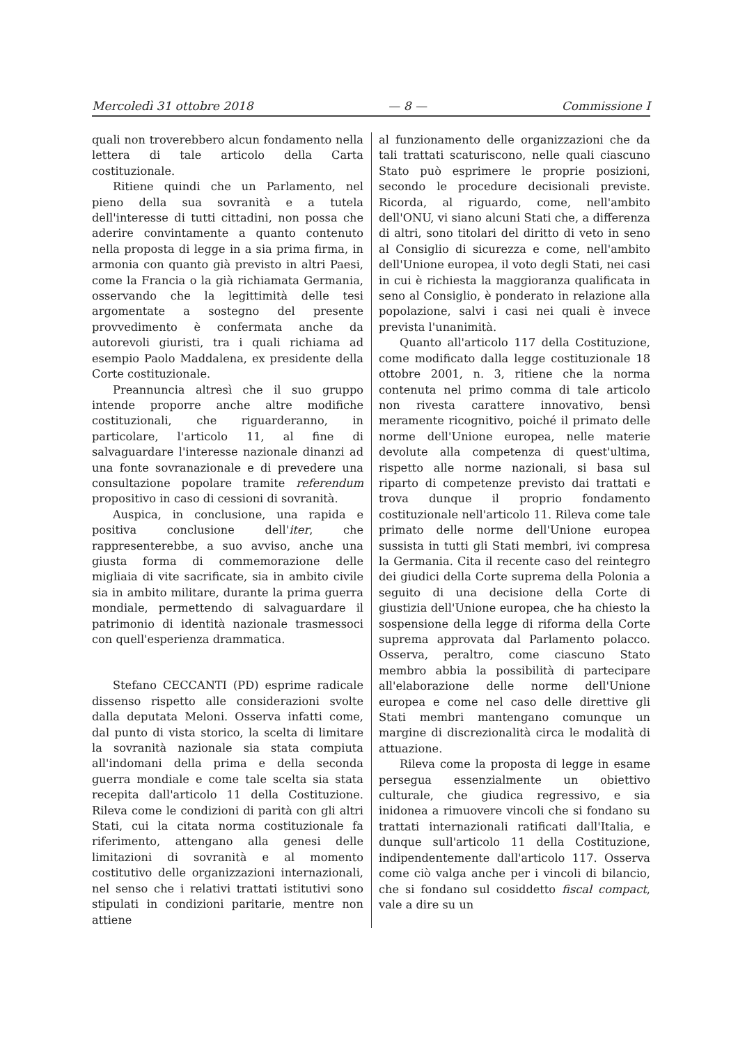Mercoledì 31 ottobre 2018 — 8 — Commissione I
quali non troverebbero alcun fondamento nella lettera di tale articolo della Carta costituzionale.
Ritiene quindi che un Parlamento, nel pieno della sua sovranità e a tutela dell'interesse di tutti cittadini, non possa che aderire convintamente a quanto contenuto nella proposta di legge in a sia prima firma, in armonia con quanto già previsto in altri Paesi, come la Francia o la già richiamata Germania, osservando che la legittimità delle tesi argomentate a sostegno del presente provvedimento è confermata anche da autorevoli giuristi, tra i quali richiama ad esempio Paolo Maddalena, ex presidente della Corte costituzionale.
Preannuncia altresì che il suo gruppo intende proporre anche altre modifiche costituzionali, che riguarderanno, in particolare, l'articolo 11, al fine di salvaguardare l'interesse nazionale dinanzi ad una fonte sovranazionale e di prevedere una consultazione popolare tramite referendum propositivo in caso di cessioni di sovranità.
Auspica, in conclusione, una rapida e positiva conclusione dell'iter, che rappresenterebbe, a suo avviso, anche una giusta forma di commemorazione delle migliaia di vite sacrificate, sia in ambito civile sia in ambito militare, durante la prima guerra mondiale, permettendo di salvaguardare il patrimonio di identità nazionale trasmessoci con quell'esperienza drammatica.
Stefano CECCANTI (PD) esprime radicale dissenso rispetto alle considerazioni svolte dalla deputata Meloni. Osserva infatti come, dal punto di vista storico, la scelta di limitare la sovranità nazionale sia stata compiuta all'indomani della prima e della seconda guerra mondiale e come tale scelta sia stata recepita dall'articolo 11 della Costituzione. Rileva come le condizioni di parità con gli altri Stati, cui la citata norma costituzionale fa riferimento, attengano alla genesi delle limitazioni di sovranità e al momento costitutivo delle organizzazioni internazionali, nel senso che i relativi trattati istitutivi sono stipulati in condizioni paritarie, mentre non attiene
al funzionamento delle organizzazioni che da tali trattati scaturiscono, nelle quali ciascuno Stato può esprimere le proprie posizioni, secondo le procedure decisionali previste. Ricorda, al riguardo, come, nell'ambito dell'ONU, vi siano alcuni Stati che, a differenza di altri, sono titolari del diritto di veto in seno al Consiglio di sicurezza e come, nell'ambito dell'Unione europea, il voto degli Stati, nei casi in cui è richiesta la maggioranza qualificata in seno al Consiglio, è ponderato in relazione alla popolazione, salvi i casi nei quali è invece prevista l'unanimità.
Quanto all'articolo 117 della Costituzione, come modificato dalla legge costituzionale 18 ottobre 2001, n. 3, ritiene che la norma contenuta nel primo comma di tale articolo non rivesta carattere innovativo, bensì meramente ricognitivo, poiché il primato delle norme dell'Unione europea, nelle materie devolute alla competenza di quest'ultima, rispetto alle norme nazionali, si basa sul riparto di competenze previsto dai trattati e trova dunque il proprio fondamento costituzionale nell'articolo 11. Rileva come tale primato delle norme dell'Unione europea sussista in tutti gli Stati membri, ivi compresa la Germania. Cita il recente caso del reintegro dei giudici della Corte suprema della Polonia a seguito di una decisione della Corte di giustizia dell'Unione europea, che ha chiesto la sospensione della legge di riforma della Corte suprema approvata dal Parlamento polacco. Osserva, peraltro, come ciascuno Stato membro abbia la possibilità di partecipare all'elaborazione delle norme dell'Unione europea e come nel caso delle direttive gli Stati membri mantengano comunque un margine di discrezionalità circa le modalità di attuazione.
Rileva come la proposta di legge in esame persegua essenzialmente un obiettivo culturale, che giudica regressivo, e sia inidonea a rimuovere vincoli che si fondano su trattati internazionali ratificati dall'Italia, e dunque sull'articolo 11 della Costituzione, indipendentemente dall'articolo 117. Osserva come ciò valga anche per i vincoli di bilancio, che si fondano sul cosiddetto fiscal compact, vale a dire su un